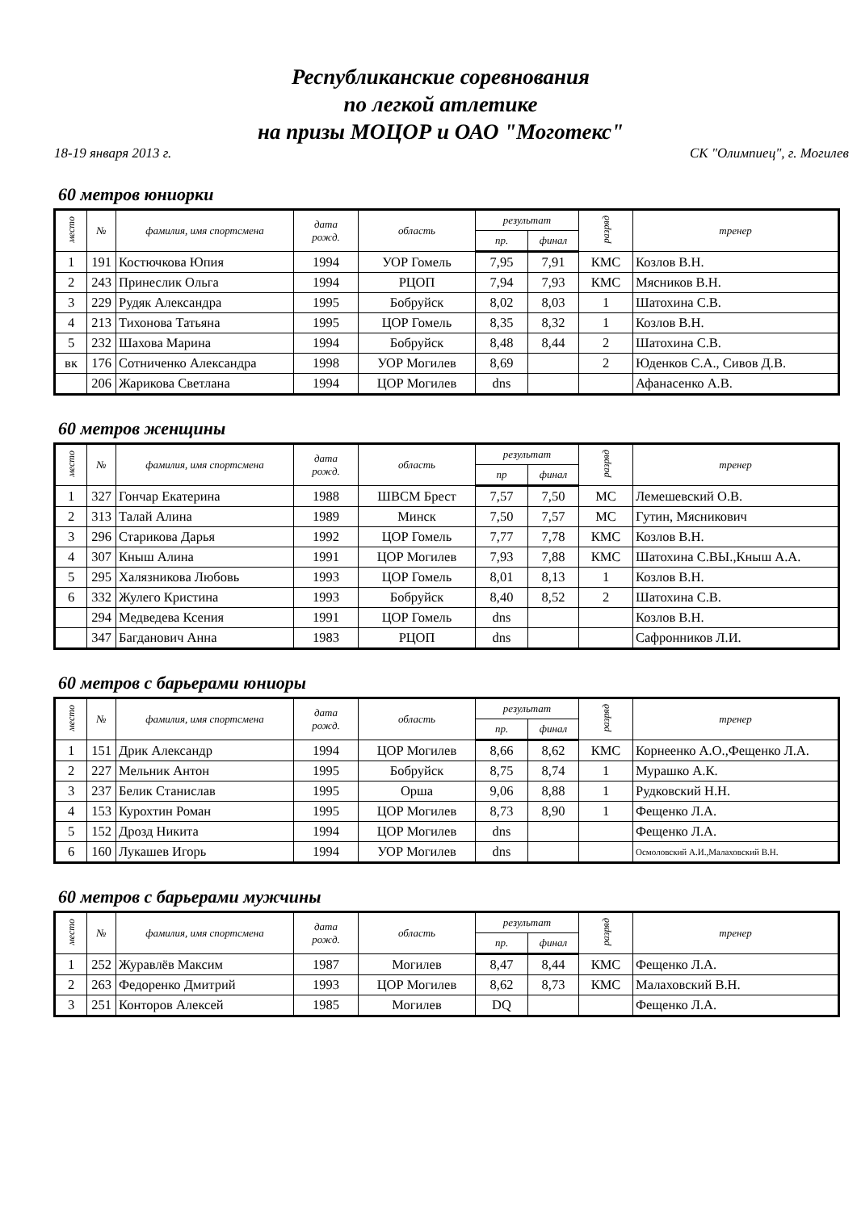Республиканские соревнования
по легкой атлетике
на призы МОЦОР и ОАО "Моготекс"
18-19 января 2013 г. СК "Олимпиец", г. Могилев
60 метров юниорки
| место | № | фамилия, имя спортсмена | дата рожд. | область | результат | | разряд | тренер |
| --- | --- | --- | --- | --- | --- | --- | --- | --- |
| | | | | | пр. | финал | | |
| 1 | 191 | Костючкова Юпия | 1994 | УОР Гомель | 7,95 | 7,91 | КМС | Козлов В.Н. |
| 2 | 243 | Принеслик Ольга | 1994 | РЦОП | 7,94 | 7,93 | КМС | Мясников В.Н. |
| 3 | 229 | Рудяк Александра | 1995 | Бобруйск | 8,02 | 8,03 | 1 | Шатохина С.В. |
| 4 | 213 | Тихонова Татьяна | 1995 | ЦОР Гомель | 8,35 | 8,32 | 1 | Козлов В.Н. |
| 5 | 232 | Шахова Марина | 1994 | Бобруйск | 8,48 | 8,44 | 2 | Шатохина С.В. |
| вк | 176 | Сотниченко Александра | 1998 | УОР Могилев | 8,69 | | 2 | Юденков С.А., Сивов Д.В. |
| | 206 | Жарикова Светлана | 1994 | ЦОР Могилев | dns | | | Афанасенко А.В. |
60 метров женщины
| место | № | фамилия, имя спортсмена | дата рожд. | область | результат | | разряд | тренер |
| --- | --- | --- | --- | --- | --- | --- | --- | --- |
| | | | | | пр | финал | | |
| 1 | 327 | Гончар Екатерина | 1988 | ШВСМ Брест | 7,57 | 7,50 | МС | Лемешевский О.В. |
| 2 | 313 | Талай Алина | 1989 | Минск | 7,50 | 7,57 | МС | Гутин, Мясникович |
| 3 | 296 | Старикова Дарья | 1992 | ЦОР Гомель | 7,77 | 7,78 | КМС | Козлов В.Н. |
| 4 | 307 | Кныш Алина | 1991 | ЦОР Могилев | 7,93 | 7,88 | КМС | Шатохина С.ВЫ.,Кныш А.А. |
| 5 | 295 | Халязникова Любовь | 1993 | ЦОР Гомель | 8,01 | 8,13 | 1 | Козлов В.Н. |
| 6 | 332 | Жулего Кристина | 1993 | Бобруйск | 8,40 | 8,52 | 2 | Шатохина С.В. |
| | 294 | Медведева Ксения | 1991 | ЦОР Гомель | dns | | | Козлов В.Н. |
| | 347 | Багданович Анна | 1983 | РЦОП | dns | | | Сафронников Л.И. |
60 метров с барьерами юниоры
| место | № | фамилия, имя спортсмена | дата рожд. | область | результат | | разряд | тренер |
| --- | --- | --- | --- | --- | --- | --- | --- | --- |
| | | | | | пр. | финал | | |
| 1 | 151 | Дрик Александр | 1994 | ЦОР Могилев | 8,66 | 8,62 | КМС | Корнеенко А.О.,Фещенко Л.А. |
| 2 | 227 | Мельник Антон | 1995 | Бобруйск | 8,75 | 8,74 | 1 | Мурашко А.К. |
| 3 | 237 | Белик Станислав | 1995 | Орша | 9,06 | 8,88 | 1 | Рудковский Н.Н. |
| 4 | 153 | Курохтин Роман | 1995 | ЦОР Могилев | 8,73 | 8,90 | 1 | Фещенко Л.А. |
| 5 | 152 | Дрозд Никита | 1994 | ЦОР Могилев | dns | | | Фещенко Л.А. |
| 6 | 160 | Лукашев Игорь | 1994 | УОР Могилев | dns | | | Осмоловский А.И.,Малаховский В.Н. |
60 метров с барьерами мужчины
| место | № | фамилия, имя спортсмена | дата рожд. | область | результат | | разряд | тренер |
| --- | --- | --- | --- | --- | --- | --- | --- | --- |
| | | | | | пр. | финал | | |
| 1 | 252 | Журавлёв Максим | 1987 | Могилев | 8,47 | 8,44 | КМС | Фещенко Л.А. |
| 2 | 263 | Федоренко Дмитрий | 1993 | ЦОР Могилев | 8,62 | 8,73 | КМС | Малаховский В.Н. |
| 3 | 251 | Конторов Алексей | 1985 | Могилев | DQ | | | Фещенко Л.А. |